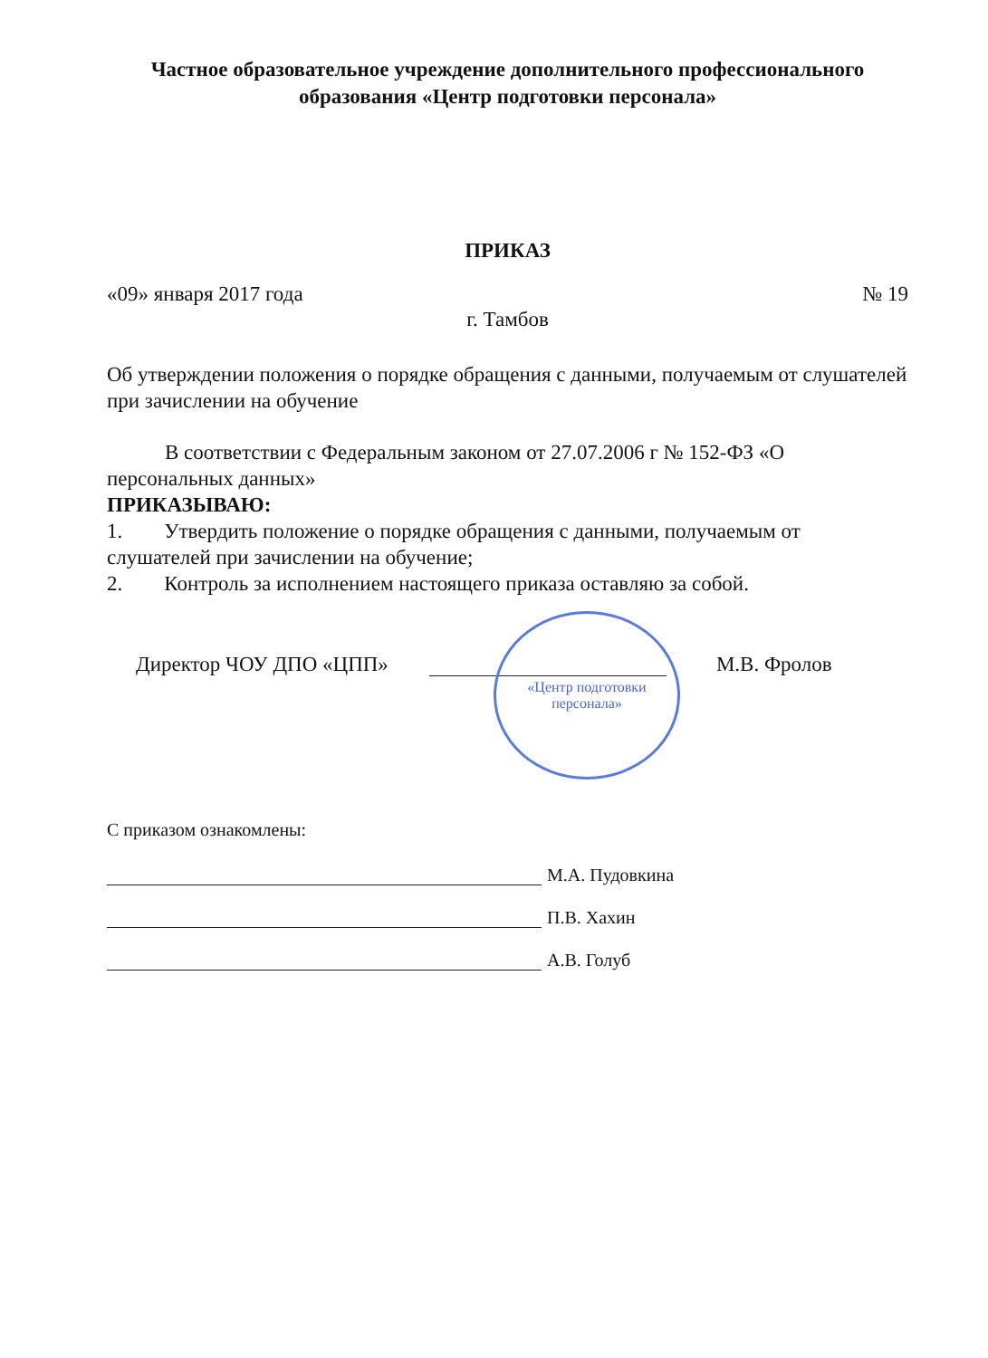Частное образовательное учреждение дополнительного профессионального
образования «Центр подготовки персонала»
ПРИКАЗ
«09» января 2017 года № 19
г. Тамбов
Об утверждении положения о порядке обращения с данными, получаемым от слушателей при зачислении на обучение
В соответствии с Федеральным законом от 27.07.2006 г № 152-ФЗ «О персональных данных»
ПРИКАЗЫВАЮ:
1. Утвердить положение о порядке обращения с данными, получаемым от слушателей при зачислении на обучение;
2. Контроль за исполнением настоящего приказа оставляю за собой.
Директор ЧОУ ДПО «ЦПП» М.В. Фролов
«Центр подготовки
персонала»
С приказом ознакомлены:
М.А. Пудовкина
П.В. Хахин
А.В. Голуб